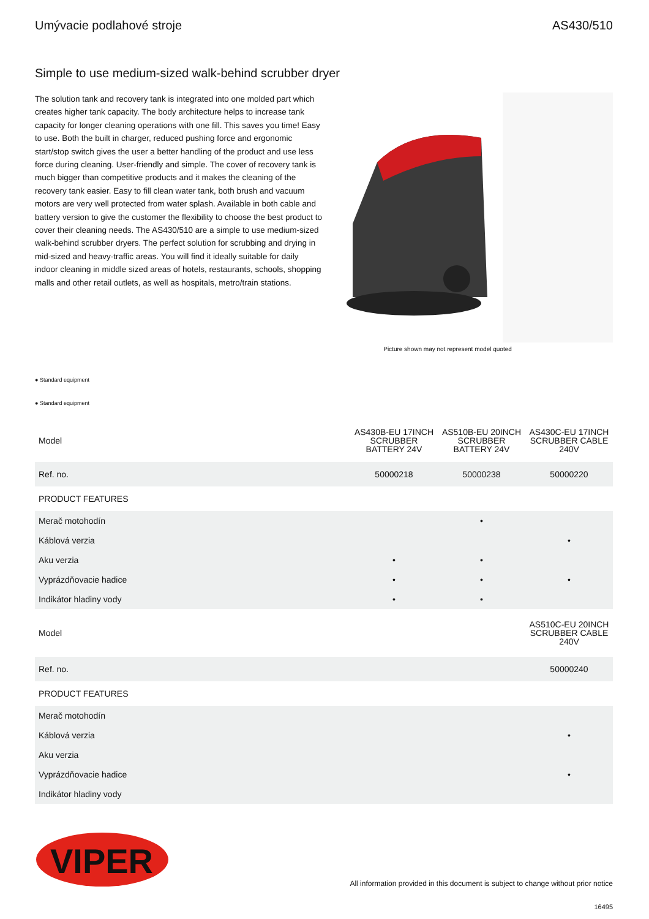Umývacie podlahové stroje AS430/510
Simple to use medium-sized walk-behind scrubber dryer
The solution tank and recovery tank is integrated into one molded part which creates higher tank capacity. The body architecture helps to increase tank capacity for longer cleaning operations with one fill. This saves you time! Easy to use. Both the built in charger, reduced pushing force and ergonomic start/stop switch gives the user a better handling of the product and use less force during cleaning. User-friendly and simple. The cover of recovery tank is much bigger than competitive products and it makes the cleaning of the recovery tank easier. Easy to fill clean water tank, both brush and vacuum motors are very well protected from water splash. Available in both cable and battery version to give the customer the flexibility to choose the best product to cover their cleaning needs. The AS430/510 are a simple to use medium-sized walk-behind scrubber dryers. The perfect solution for scrubbing and drying in mid-sized and heavy-traffic areas. You will find it ideally suitable for daily indoor cleaning in middle sized areas of hotels, restaurants, schools, shopping malls and other retail outlets, as well as hospitals, metro/train stations.
Picture shown may not represent model quoted
● Standard equipment
● Standard equipment
| Model | AS430B-EU 17INCH SCRUBBER BATTERY 24V | AS510B-EU 20INCH SCRUBBER BATTERY 24V | AS430C-EU 17INCH SCRUBBER CABLE 240V |
| Ref. no. | 50000218 | 50000238 | 50000220 |
| PRODUCT FEATURES | | | |
| Merač motohodín | | • | |
| Káblová verzia | | | • |
| Aku verzia | • | • | |
| Vyprázdňovacie hadice | • | • | • |
| Indikátor hladiny vody | • | • | |
| Model | | | AS510C-EU 20INCH SCRUBBER CABLE 240V |
| Ref. no. | | | 50000240 |
| PRODUCT FEATURES | | | |
| Merač motohodín | | | |
| Káblová verzia | | | • |
| Aku verzia | | | |
| Vyprázdňovacie hadice | | | • |
| Indikátor hladiny vody | | | |
VIPER
All information provided in this document is subject to change without prior notice
16495